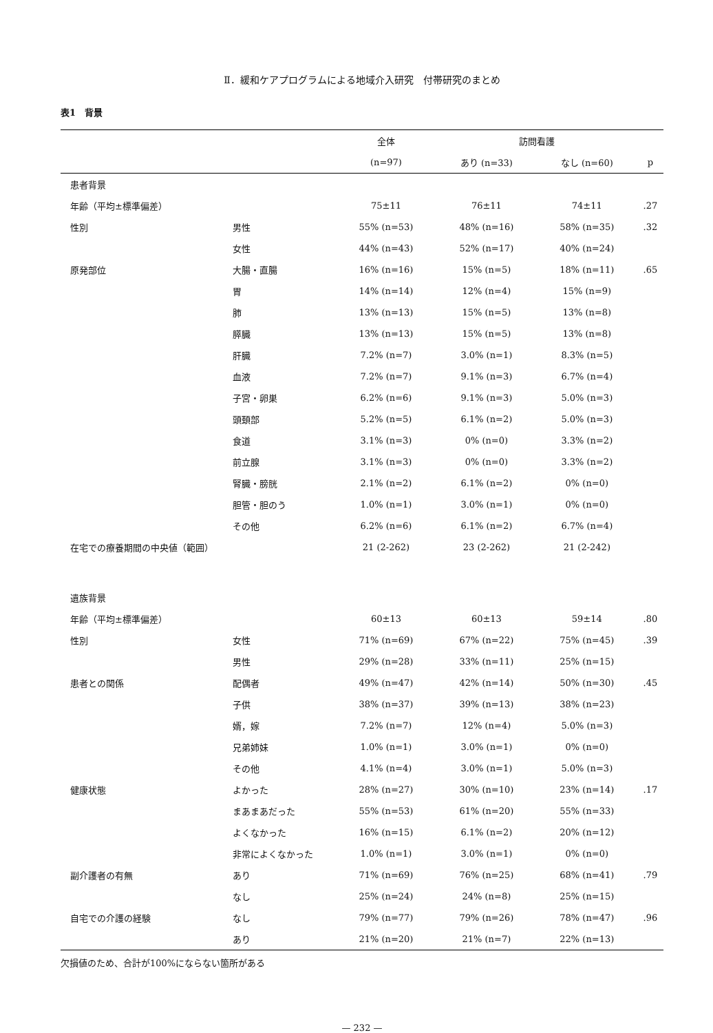Ⅱ．緩和ケアプログラムによる地域介入研究　付帯研究のまとめ
表1　背景
| | | 全体 | 訪問看護 | | |
| --- | --- | --- | --- | --- | --- |
| | | (n=97) | あり (n=33) | なし (n=60) | p |
| 患者背景 | | | | | |
| 年齢（平均±標準偏差） | | 75±11 | 76±11 | 74±11 | .27 |
| 性別 | 男性 | 55% (n=53) | 48% (n=16) | 58% (n=35) | .32 |
| | 女性 | 44% (n=43) | 52% (n=17) | 40% (n=24) | |
| 原発部位 | 大腸・直腸 | 16% (n=16) | 15% (n=5) | 18% (n=11) | .65 |
| | 胃 | 14% (n=14) | 12% (n=4) | 15% (n=9) | |
| | 肺 | 13% (n=13) | 15% (n=5) | 13% (n=8) | |
| | 膵臓 | 13% (n=13) | 15% (n=5) | 13% (n=8) | |
| | 肝臓 | 7.2% (n=7) | 3.0% (n=1) | 8.3% (n=5) | |
| | 血液 | 7.2% (n=7) | 9.1% (n=3) | 6.7% (n=4) | |
| | 子宮・卵巣 | 6.2% (n=6) | 9.1% (n=3) | 5.0% (n=3) | |
| | 頭頚部 | 5.2% (n=5) | 6.1% (n=2) | 5.0% (n=3) | |
| | 食道 | 3.1% (n=3) | 0% (n=0) | 3.3% (n=2) | |
| | 前立腺 | 3.1% (n=3) | 0% (n=0) | 3.3% (n=2) | |
| | 腎臓・膀胱 | 2.1% (n=2) | 6.1% (n=2) | 0% (n=0) | |
| | 胆管・胆のう | 1.0% (n=1) | 3.0% (n=1) | 0% (n=0) | |
| | その他 | 6.2% (n=6) | 6.1% (n=2) | 6.7% (n=4) | |
| 在宅での療養期間の中央値（範囲） | | 21 (2-262) | 23 (2-262) | 21 (2-242) | |
| 遺族背景 | | | | | |
| 年齢（平均±標準偏差） | | 60±13 | 60±13 | 59±14 | .80 |
| 性別 | 女性 | 71% (n=69) | 67% (n=22) | 75% (n=45) | .39 |
| | 男性 | 29% (n=28) | 33% (n=11) | 25% (n=15) | |
| 患者との関係 | 配偶者 | 49% (n=47) | 42% (n=14) | 50% (n=30) | .45 |
| | 子供 | 38% (n=37) | 39% (n=13) | 38% (n=23) | |
| | 婿，嫁 | 7.2% (n=7) | 12% (n=4) | 5.0% (n=3) | |
| | 兄弟姉妹 | 1.0% (n=1) | 3.0% (n=1) | 0% (n=0) | |
| | その他 | 4.1% (n=4) | 3.0% (n=1) | 5.0% (n=3) | |
| 健康状態 | よかった | 28% (n=27) | 30% (n=10) | 23% (n=14) | .17 |
| | まあまあだった | 55% (n=53) | 61% (n=20) | 55% (n=33) | |
| | よくなかった | 16% (n=15) | 6.1% (n=2) | 20% (n=12) | |
| | 非常によくなかった | 1.0% (n=1) | 3.0% (n=1) | 0% (n=0) | |
| 副介護者の有無 | あり | 71% (n=69) | 76% (n=25) | 68% (n=41) | .79 |
| | なし | 25% (n=24) | 24% (n=8) | 25% (n=15) | |
| 自宅での介護の経験 | なし | 79% (n=77) | 79% (n=26) | 78% (n=47) | .96 |
| | あり | 21% (n=20) | 21% (n=7) | 22% (n=13) | |
欠損値のため、合計が100%にならない箇所がある
— 232 —